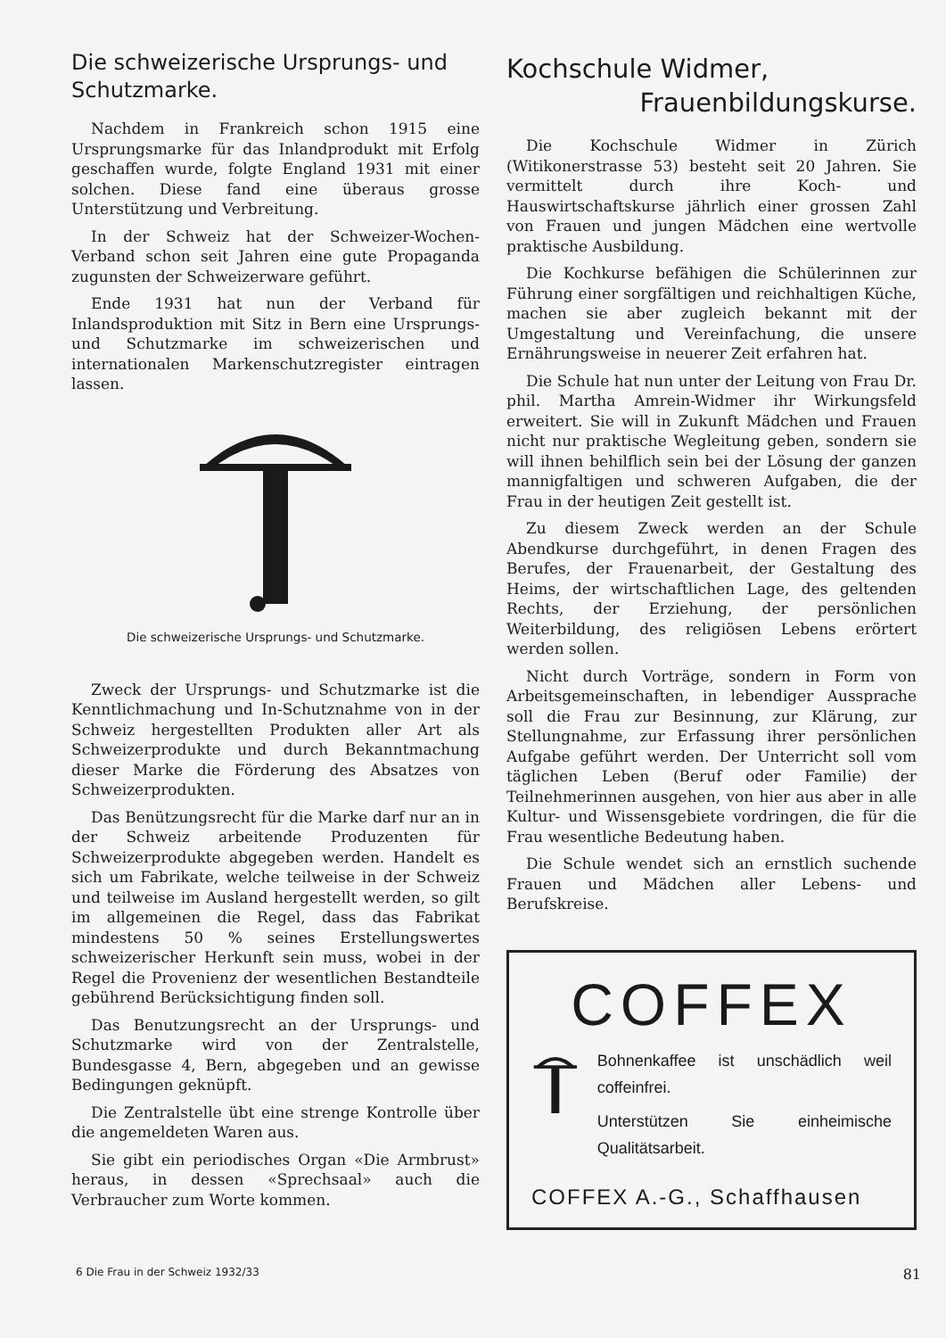Die schweizerische Ursprungs- und Schutzmarke.
Nachdem in Frankreich schon 1915 eine Ursprungsmarke für das Inlandprodukt mit Erfolg geschaffen wurde, folgte England 1931 mit einer solchen. Diese fand eine überaus grosse Unterstützung und Verbreitung.
In der Schweiz hat der Schweizer-Wochen-Verband schon seit Jahren eine gute Propaganda zugunsten der Schweizerware geführt.
Ende 1931 hat nun der Verband für Inlandsproduktion mit Sitz in Bern eine Ursprungs- und Schutzmarke im schweizerischen und internationalen Markenschutzregister eintragen lassen.
Die schweizerische Ursprungs- und Schutzmarke.
Zweck der Ursprungs- und Schutzmarke ist die Kenntlichmachung und In-Schutznahme von in der Schweiz hergestellten Produkten aller Art als Schweizerprodukte und durch Bekanntmachung dieser Marke die Förderung des Absatzes von Schweizerprodukten.
Das Benützungsrecht für die Marke darf nur an in der Schweiz arbeitende Produzenten für Schweizerprodukte abgegeben werden. Handelt es sich um Fabrikate, welche teilweise in der Schweiz und teilweise im Ausland hergestellt werden, so gilt im allgemeinen die Regel, dass das Fabrikat mindestens 50 % seines Erstellungswertes schweizerischer Herkunft sein muss, wobei in der Regel die Provenienz der wesentlichen Bestandteile gebührend Berücksichtigung finden soll.
Das Benutzungsrecht an der Ursprungs- und Schutzmarke wird von der Zentralstelle, Bundesgasse 4, Bern, abgegeben und an gewisse Bedingungen geknüpft.
Die Zentralstelle übt eine strenge Kontrolle über die angemeldeten Waren aus.
Sie gibt ein periodisches Organ «Die Armbrust» heraus, in dessen «Sprechsaal» auch die Verbraucher zum Worte kommen.
Kochschule Widmer,
Frauenbildungskurse.
Die Kochschule Widmer in Zürich (Witikonerstrasse 53) besteht seit 20 Jahren. Sie vermittelt durch ihre Koch- und Hauswirtschaftskurse jährlich einer grossen Zahl von Frauen und jungen Mädchen eine wertvolle praktische Ausbildung.
Die Kochkurse befähigen die Schülerinnen zur Führung einer sorgfältigen und reichhaltigen Küche, machen sie aber zugleich bekannt mit der Umgestaltung und Vereinfachung, die unsere Ernährungsweise in neuerer Zeit erfahren hat.
Die Schule hat nun unter der Leitung von Frau Dr. phil. Martha Amrein-Widmer ihr Wirkungsfeld erweitert. Sie will in Zukunft Mädchen und Frauen nicht nur praktische Wegleitung geben, sondern sie will ihnen behilflich sein bei der Lösung der ganzen mannigfaltigen und schweren Aufgaben, die der Frau in der heutigen Zeit gestellt ist.
Zu diesem Zweck werden an der Schule Abendkurse durchgeführt, in denen Fragen des Berufes, der Frauenarbeit, der Gestaltung des Heims, der wirtschaftlichen Lage, des geltenden Rechts, der Erziehung, der persönlichen Weiterbildung, des religiösen Lebens erörtert werden sollen.
Nicht durch Vorträge, sondern in Form von Arbeitsgemeinschaften, in lebendiger Aussprache soll die Frau zur Besinnung, zur Klärung, zur Stellungnahme, zur Erfassung ihrer persönlichen Aufgabe geführt werden. Der Unterricht soll vom täglichen Leben (Beruf oder Familie) der Teilnehmerinnen ausgehen, von hier aus aber in alle Kultur- und Wissensgebiete vordringen, die für die Frau wesentliche Bedeutung haben.
Die Schule wendet sich an ernstlich suchende Frauen und Mädchen aller Lebens- und Berufskreise.
COFFEX
Bohnenkaffee ist unschädlich weil coffeinfrei.
Unterstützen Sie einheimische Qualitätsarbeit.
COFFEX A.-G., Schaffhausen
6 Die Frau in der Schweiz 1932/33 81